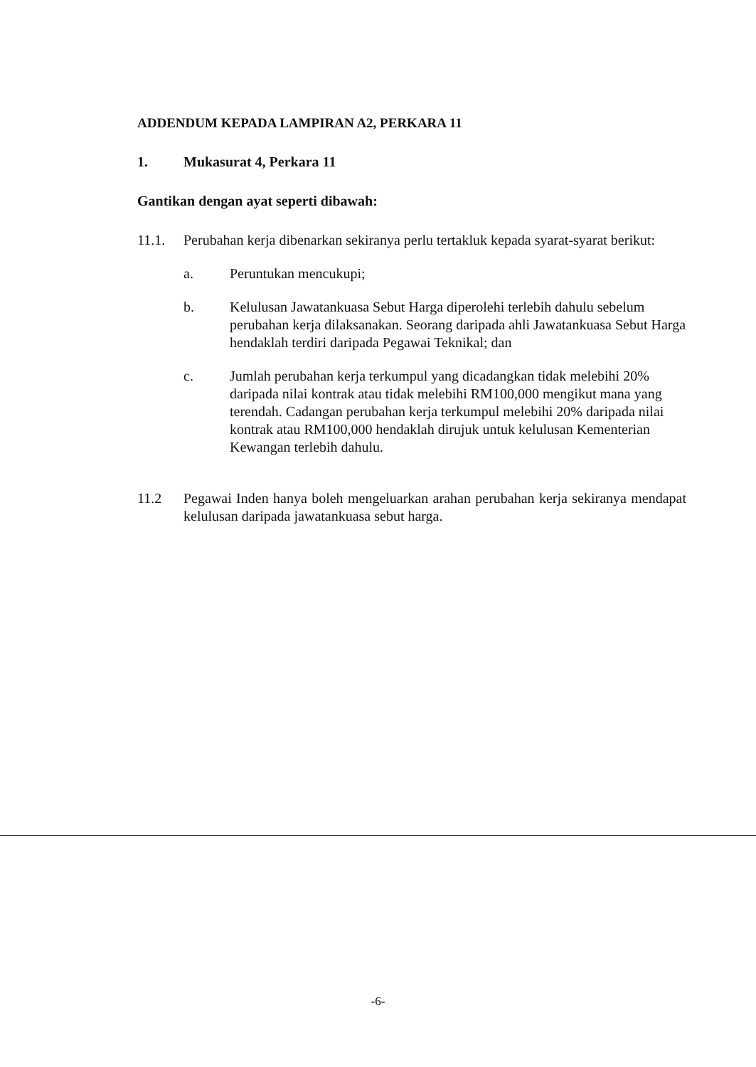ADDENDUM KEPADA LAMPIRAN A2, PERKARA 11
1. Mukasurat 4, Perkara 11
Gantikan dengan ayat seperti dibawah:
11.1. Perubahan kerja dibenarkan sekiranya perlu tertakluk kepada syarat-syarat berikut:
a. Peruntukan mencukupi;
b. Kelulusan Jawatankuasa Sebut Harga diperolehi terlebih dahulu sebelum perubahan kerja dilaksanakan. Seorang daripada ahli Jawatankuasa Sebut Harga hendaklah terdiri daripada Pegawai Teknikal; dan
c. Jumlah perubahan kerja terkumpul yang dicadangkan tidak melebihi 20% daripada nilai kontrak atau tidak melebihi RM100,000 mengikut mana yang terendah. Cadangan perubahan kerja terkumpul melebihi 20% daripada nilai kontrak atau RM100,000 hendaklah dirujuk untuk kelulusan Kementerian Kewangan terlebih dahulu.
11.2 Pegawai Inden hanya boleh mengeluarkan arahan perubahan kerja sekiranya mendapat kelulusan daripada jawatankuasa sebut harga.
-6-